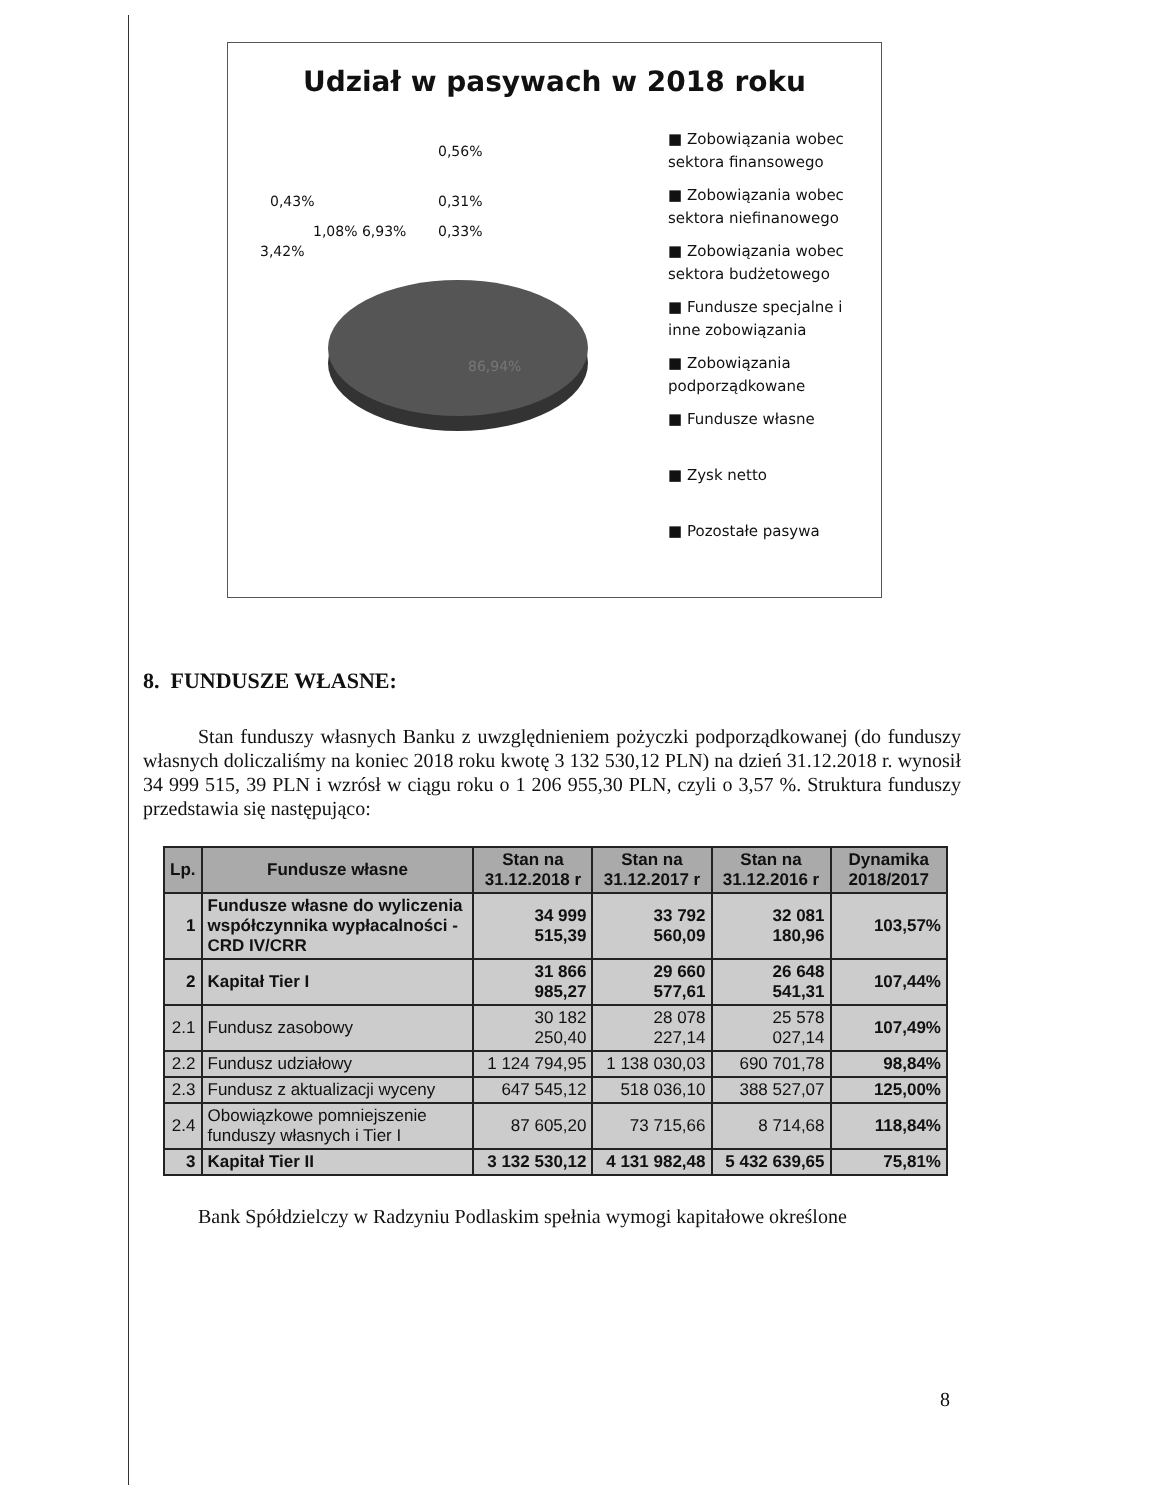Udział w pasywach w 2018 roku
0,56%
0,43% 0,31%
1,08% 6,93% 0,33%
3,42%
86,94%
■ Zobowiązania wobec
sektora finansowego
■ Zobowiązania wobec
sektora niefinanowego
■ Zobowiązania wobec
sektora budżetowego
■ Fundusze specjalne i
inne zobowiązania
■ Zobowiązania
podporządkowane
■ Fundusze własne
■ Zysk netto
■ Pozostałe pasywa
8. FUNDUSZE WŁASNE:
Stan funduszy własnych Banku z uwzględnieniem pożyczki podporządkowanej (do funduszy własnych doliczaliśmy na koniec 2018 roku kwotę 3 132 530,12 PLN) na dzień 31.12.2018 r. wynosił 34 999 515, 39 PLN i wzrósł w ciągu roku o 1 206 955,30 PLN, czyli o 3,57 %. Struktura funduszy przedstawia się następująco:
| Lp. | Fundusze własne | Stan na 31.12.2018 r | Stan na 31.12.2017 r | Stan na 31.12.2016 r | Dynamika 2018/2017 |
| --- | --- | --- | --- | --- | --- |
| 1 | Fundusze własne do wyliczenia współczynnika wypłacalności - CRD IV/CRR | 34 999 515,39 | 33 792 560,09 | 32 081 180,96 | 103,57% |
| 2 | Kapitał Tier I | 31 866 985,27 | 29 660 577,61 | 26 648 541,31 | 107,44% |
| 2.1 | Fundusz zasobowy | 30 182 250,40 | 28 078 227,14 | 25 578 027,14 | 107,49% |
| 2.2 | Fundusz udziałowy | 1 124 794,95 | 1 138 030,03 | 690 701,78 | 98,84% |
| 2.3 | Fundusz z aktualizacji wyceny | 647 545,12 | 518 036,10 | 388 527,07 | 125,00% |
| 2.4 | Obowiązkowe pomniejszenie funduszy własnych i Tier I | 87 605,20 | 73 715,66 | 8 714,68 | 118,84% |
| 3 | Kapitał Tier II | 3 132 530,12 | 4 131 982,48 | 5 432 639,65 | 75,81% |
Bank Spółdzielczy w Radzyniu Podlaskim spełnia wymogi kapitałowe określone
8